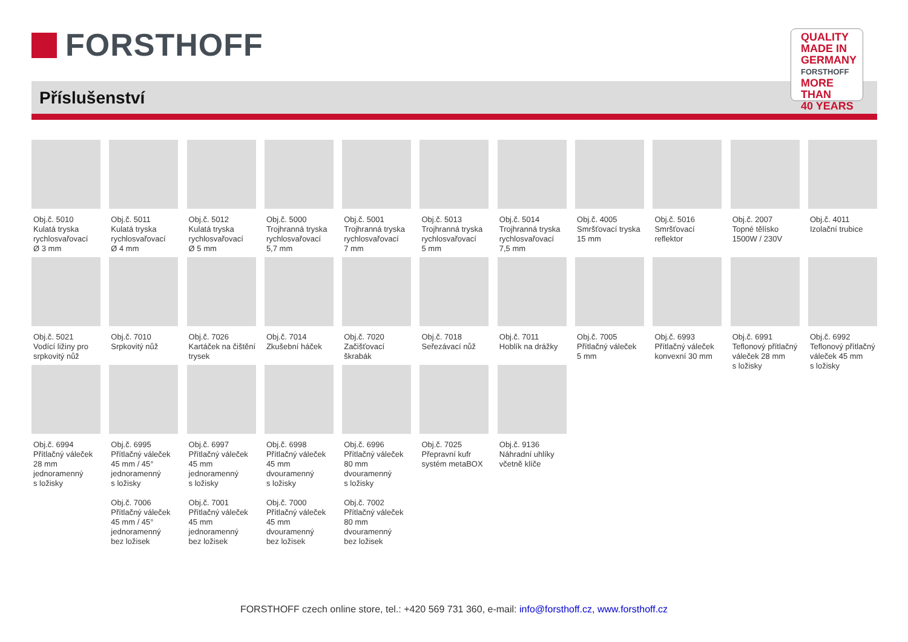FORSTHOFF
Příslušenství
QUALITY
MADE IN
GERMANY
FORSTHOFF
MORE THAN
40 YEARS
Obj.č. 5010
Kulatá tryska
rychlosvařovací
Ø 3 mm
Obj.č. 5011
Kulatá tryska
rychlosvařovací
Ø 4 mm
Obj.č. 5012
Kulatá tryska
rychlosvařovací
Ø 5 mm
Obj.č. 5000
Trojhranná tryska
rychlosvařovací
5,7 mm
Obj.č. 5001
Trojhranná tryska
rychlosvařovací
7 mm
Obj.č. 5013
Trojhranná tryska
rychlosvařovací
5 mm
Obj.č. 5014
Trojhranná tryska
rychlosvařovací
7,5 mm
Obj.č. 4005
Smršťovací tryska
15 mm
Obj.č. 5016
Smršťovací reflektor
Obj.č. 2007
Topné tělísko
1500W / 230V
Obj.č. 4011
Izolační trubice
Obj.č. 5021
Vodící ližiny pro
srpkovitý nůž
Obj.č. 7010
Srpkovitý nůž
Obj.č. 7026
Kartáček na čištění
trysek
Obj.č. 7014
Zkušební háček
Obj.č. 7020
Začišťovací škrabák
Obj.č. 7018
Seřezávací nůž
Obj.č. 7011
Hoblík na drážky
Obj.č. 7005
Přítlačný váleček
5 mm
Obj.č. 6993
Přítlačný váleček
konvexní 30 mm
Obj.č. 6991
Teflonový přítlačný
váleček 28 mm
s ložisky
Obj.č. 6992
Teflonový přítlačný
váleček 45 mm
s ložisky
Obj.č. 6994
Přítlačný váleček
28 mm
jednoramenný
s ložisky
Obj.č. 6995
Přítlačný váleček
45 mm / 45°
jednoramenný
s ložisky
Obj.č. 7006
Přítlačný váleček
45 mm / 45°
jednoramenný
bez ložisek
Obj.č. 6997
Přítlačný váleček
45 mm
jednoramenný
s ložisky
Obj.č. 7001
Přítlačný váleček
45 mm
jednoramenný
bez ložisek
Obj.č. 6998
Přítlačný váleček
45 mm
dvouramenný
s ložisky
Obj.č. 7000
Přítlačný váleček
45 mm
dvouramenný
bez ložisek
Obj.č. 6996
Přítlačný váleček
80 mm
dvouramenný
s ložisky
Obj.č. 7002
Přítlačný váleček
80 mm
dvouramenný
bez ložisek
Obj.č. 7025
Přepravní kufr
systém metaBOX
Obj.č. 9136
Náhradní uhlíky
včetně klíče
FORSTHOFF czech online store, tel.: +420 569 731 360, e-mail: info@forsthoff.cz, www.forsthoff.cz